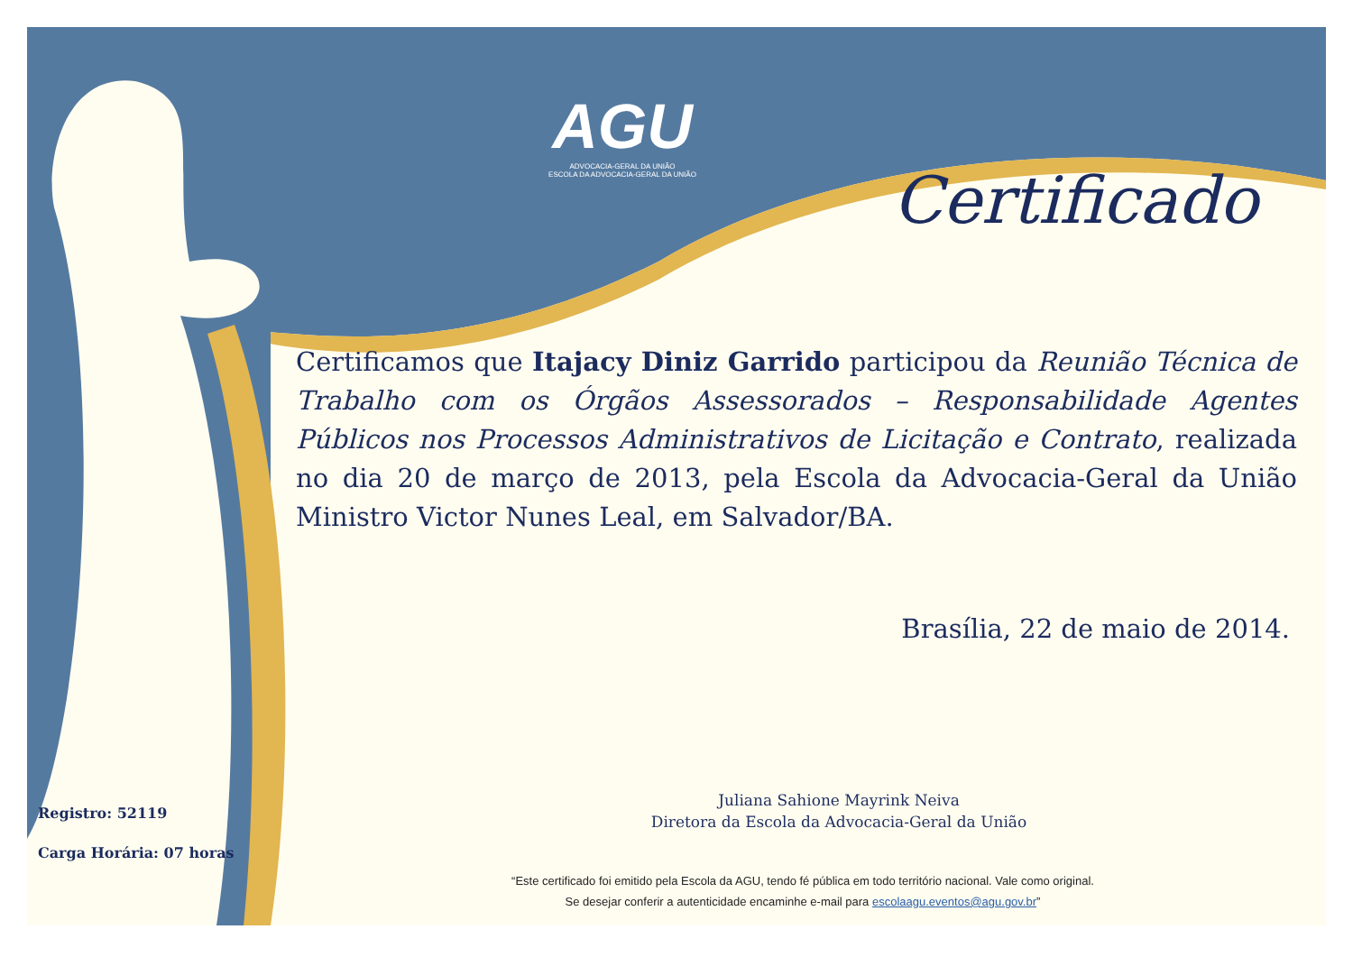AGU
ADVOCACIA-GERAL DA UNIÃO
ESCOLA DA ADVOCACIA-GERAL DA UNIÃO
Certificado
Certificamos que Itajacy Diniz Garrido participou da Reunião Técnica de Trabalho com os Órgãos Assessorados – Responsabilidade Agentes Públicos nos Processos Administrativos de Licitação e Contrato, realizada no dia 20 de março de 2013, pela Escola da Advocacia-Geral da União Ministro Victor Nunes Leal, em Salvador/BA.
Brasília, 22 de maio de 2014.
Juliana Sahione Mayrink Neiva
Diretora da Escola da Advocacia-Geral da União
Registro: 52119
Carga Horária: 07 horas
“Este certificado foi emitido pela Escola da AGU, tendo fé pública em todo território nacional. Vale como original.
Se desejar conferir a autenticidade encaminhe e-mail para escolaagu.eventos@agu.gov.br”